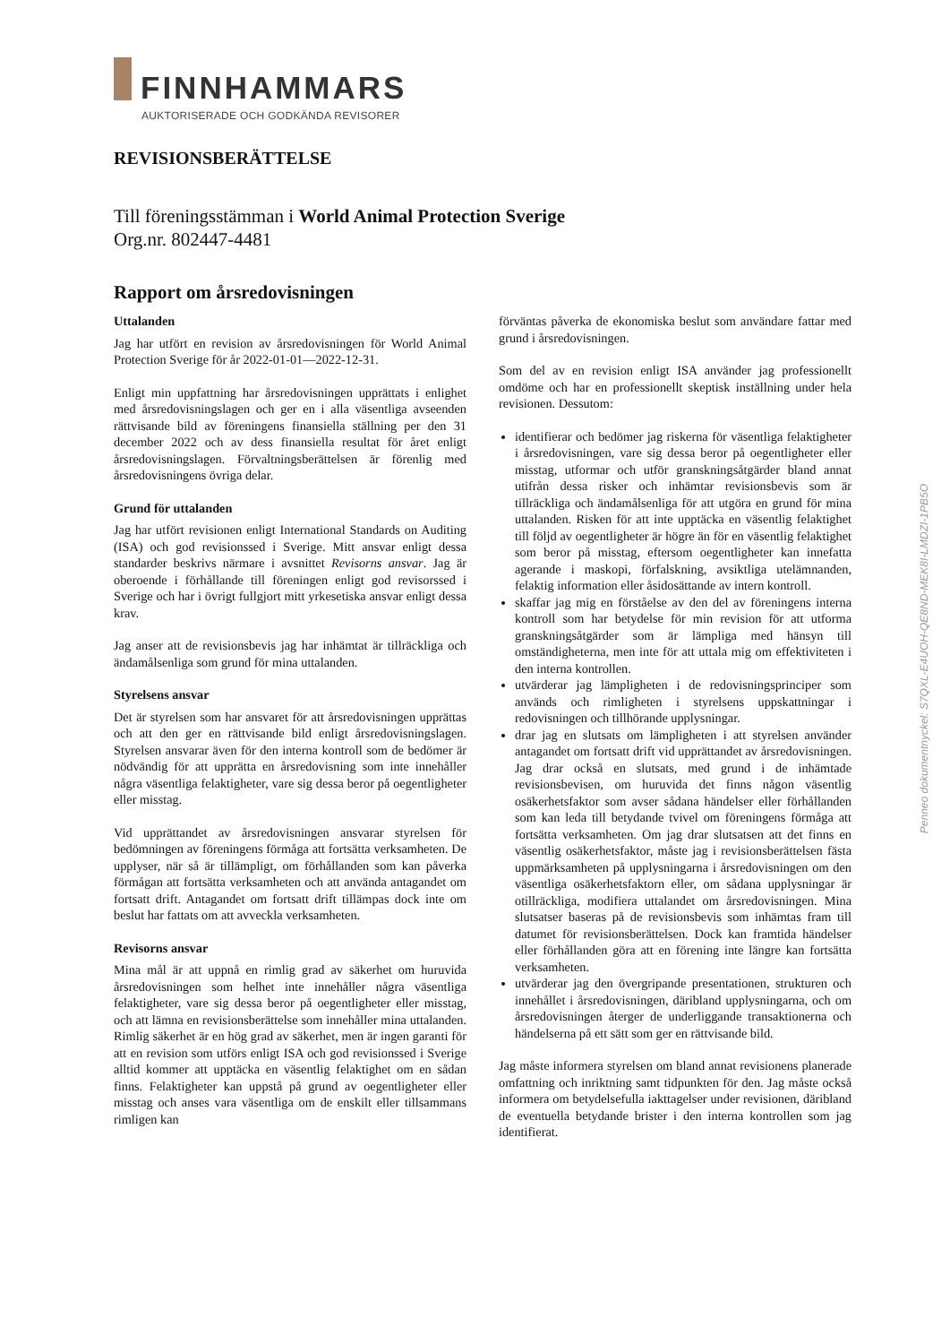FINNHAMMARS
AUKTORISERADE OCH GODKÄNDA REVISORER
REVISIONSBERÄTTELSE
Till föreningsstämman i World Animal Protection Sverige
Org.nr. 802447-4481
Rapport om årsredovisningen
Uttalanden
Jag har utfört en revision av årsredovisningen för World Animal Protection Sverige för år 2022-01-01—2022-12-31.
Enligt min uppfattning har årsredovisningen upprättats i enlighet med årsredovisningslagen och ger en i alla väsentliga avseenden rättvisande bild av föreningens finansiella ställning per den 31 december 2022 och av dess finansiella resultat för året enligt årsredovisningslagen. Förvaltningsberättelsen är förenlig med årsredovisningens övriga delar.
Grund för uttalanden
Jag har utfört revisionen enligt International Standards on Auditing (ISA) och god revisionssed i Sverige. Mitt ansvar enligt dessa standarder beskrivs närmare i avsnittet Revisorns ansvar. Jag är oberoende i förhållande till föreningen enligt god revisorssed i Sverige och har i övrigt fullgjort mitt yrkesetiska ansvar enligt dessa krav.
Jag anser att de revisionsbevis jag har inhämtat är tillräckliga och ändamålsenliga som grund för mina uttalanden.
Styrelsens ansvar
Det är styrelsen som har ansvaret för att årsredovisningen upprättas och att den ger en rättvisande bild enligt årsredovisningslagen. Styrelsen ansvarar även för den interna kontroll som de bedömer är nödvändig för att upprätta en årsredovisning som inte innehåller några väsentliga felaktigheter, vare sig dessa beror på oegentligheter eller misstag.
Vid upprättandet av årsredovisningen ansvarar styrelsen för bedömningen av föreningens förmåga att fortsätta verksamheten. De upplyser, när så är tillämpligt, om förhållanden som kan påverka förmågan att fortsätta verksamheten och att använda antagandet om fortsatt drift. Antagandet om fortsatt drift tillämpas dock inte om beslut har fattats om att avveckla verksamheten.
Revisorns ansvar
Mina mål är att uppnå en rimlig grad av säkerhet om huruvida årsredovisningen som helhet inte innehåller några väsentliga felaktigheter, vare sig dessa beror på oegentligheter eller misstag, och att lämna en revisionsberättelse som innehåller mina uttalanden. Rimlig säkerhet är en hög grad av säkerhet, men är ingen garanti för att en revision som utförs enligt ISA och god revisionssed i Sverige alltid kommer att upptäcka en väsentlig felaktighet om en sådan finns. Felaktigheter kan uppstå på grund av oegentligheter eller misstag och anses vara väsentliga om de enskilt eller tillsammans rimligen kan
förväntas påverka de ekonomiska beslut som användare fattar med grund i årsredovisningen.
Som del av en revision enligt ISA använder jag professionellt omdöme och har en professionellt skeptisk inställning under hela revisionen. Dessutom:
identifierar och bedömer jag riskerna för väsentliga felaktigheter i årsredovisningen, vare sig dessa beror på oegentligheter eller misstag, utformar och utför granskningsåtgärder bland annat utifrån dessa risker och inhämtar revisionsbevis som är tillräckliga och ändamålsenliga för att utgöra en grund för mina uttalanden. Risken för att inte upptäcka en väsentlig felaktighet till följd av oegentligheter är högre än för en väsentlig felaktighet som beror på misstag, eftersom oegentligheter kan innefatta agerande i maskopi, förfalskning, avsiktliga utelämnanden, felaktig information eller åsidosättande av intern kontroll.
skaffar jag mig en förståelse av den del av föreningens interna kontroll som har betydelse för min revision för att utforma granskningsåtgärder som är lämpliga med hänsyn till omständigheterna, men inte för att uttala mig om effektiviteten i den interna kontrollen.
utvärderar jag lämpligheten i de redovisningsprinciper som används och rimligheten i styrelsens uppskattningar i redovisningen och tillhörande upplysningar.
drar jag en slutsats om lämpligheten i att styrelsen använder antagandet om fortsatt drift vid upprättandet av årsredovisningen. Jag drar också en slutsats, med grund i de inhämtade revisionsbevisen, om huruvida det finns någon väsentlig osäkerhetsfaktor som avser sådana händelser eller förhållanden som kan leda till betydande tvivel om föreningens förmåga att fortsätta verksamheten. Om jag drar slutsatsen att det finns en väsentlig osäkerhetsfaktor, måste jag i revisionsberättelsen fästa uppmärksamheten på upplysningarna i årsredovisningen om den väsentliga osäkerhetsfaktorn eller, om sådana upplysningar är otillräckliga, modifiera uttalandet om årsredovisningen. Mina slutsatser baseras på de revisionsbevis som inhämtas fram till datumet för revisionsberättelsen. Dock kan framtida händelser eller förhållanden göra att en förening inte längre kan fortsätta verksamheten.
utvärderar jag den övergripande presentationen, strukturen och innehållet i årsredovisningen, däribland upplysningarna, och om årsredovisningen återger de underliggande transaktionerna och händelserna på ett sätt som ger en rättvisande bild.
Jag måste informera styrelsen om bland annat revisionens planerade omfattning och inriktning samt tidpunkten för den. Jag måste också informera om betydelsefulla iakttagelser under revisionen, däribland de eventuella betydande brister i den interna kontrollen som jag identifierat.
Penneo dokumentnyckel: S7QXL-E4UOH-QE8ND-MEK8I-LMDZI-1PB5O